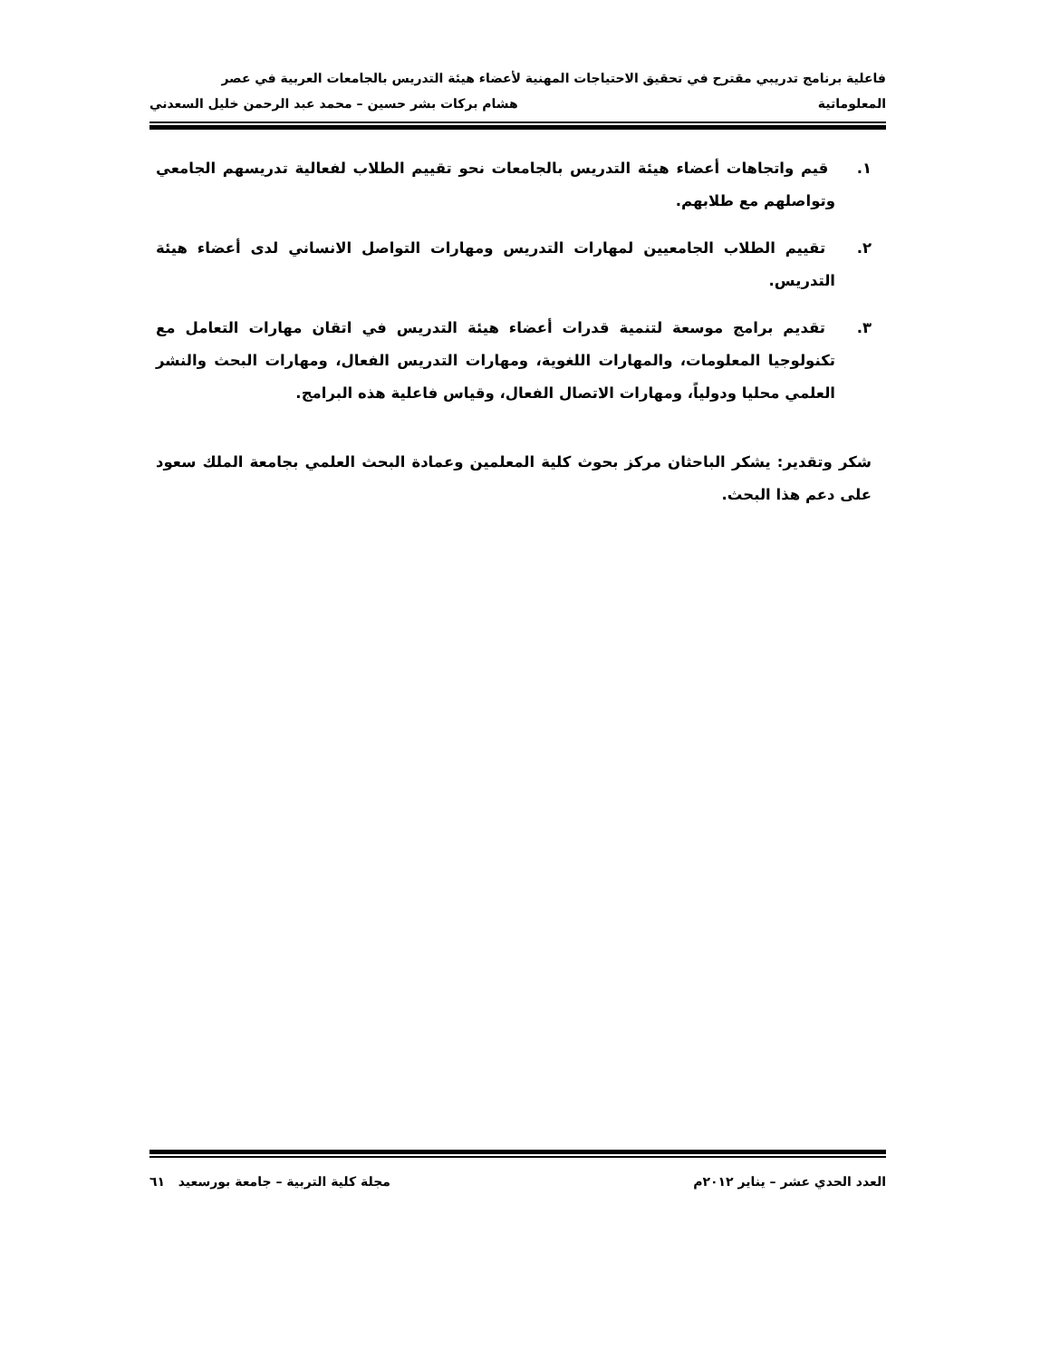فاعلية برنامج تدريبي مقترح في تحقيق الاحتياجات المهنية لأعضاء هيئة التدريس بالجامعات العربية في عصر
المعلوماتية هشام بركات بشر حسين – محمد عبد الرحمن خليل السعدني
١. قيم واتجاهات أعضاء هيئة التدريس بالجامعات نحو تقييم الطلاب لفعالية تدريسهم الجامعي وتواصلهم مع طلابهم.
٢. تقييم الطلاب الجامعيين لمهارات التدريس ومهارات التواصل الانساني لدى أعضاء هيئة التدريس.
٣. تقديم برامج موسعة لتنمية قدرات أعضاء هيئة التدريس في اتقان مهارات التعامل مع تكنولوجيا المعلومات، والمهارات اللغوية، ومهارات التدريس الفعال، ومهارات البحث والنشر العلمي محليا ودولياً، ومهارات الاتصال الفعال، وقياس فاعلية هذه البرامج.
شكر وتقدير: يشكر الباحثان مركز بحوث كلية المعلمين وعمادة البحث العلمي بجامعة الملك سعود على دعم هذا البحث.
العدد الحدي عشر – يناير ٢٠١٢م مجلة كلية التربية – جامعة بورسعيد ٦١